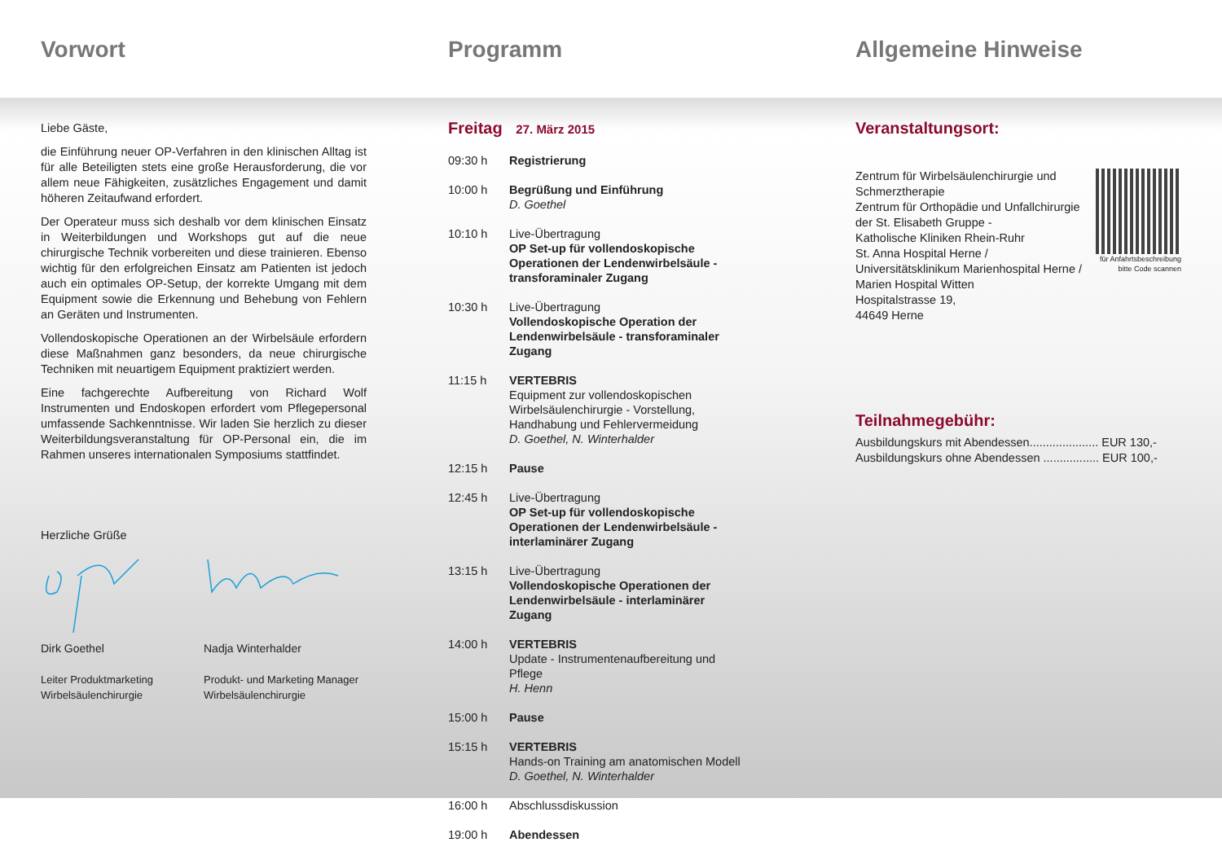Vorwort Programm Allgemeine Hinweise
Liebe Gäste,
die Einführung neuer OP-Verfahren in den klinischen Alltag ist für alle Beteiligten stets eine große Herausforderung, die vor allem neue Fähigkeiten, zusätzliches Engagement und damit höheren Zeitaufwand erfordert.
Der Operateur muss sich deshalb vor dem klinischen Einsatz in Weiterbildungen und Workshops gut auf die neue chirurgische Technik vorbereiten und diese trainieren. Ebenso wichtig für den erfolgreichen Einsatz am Patienten ist jedoch auch ein optimales OP-Setup, der korrekte Umgang mit dem Equipment sowie die Erkennung und Behebung von Fehlern an Geräten und Instrumenten.
Vollendoskopische Operationen an der Wirbelsäule erfordern diese Maßnahmen ganz besonders, da neue chirurgische Techniken mit neuartigem Equipment praktiziert werden.
Eine fachgerechte Aufbereitung von Richard Wolf Instrumenten und Endoskopen erfordert vom Pflegepersonal umfassende Sachkenntnisse. Wir laden Sie herzlich zu dieser Weiterbildungsveranstaltung für OP-Personal ein, die im Rahmen unseres internationalen Symposiums stattfindet.
Herzliche Grüße
Dirk Goethel
Leiter Produktmarketing
Wirbelsäulenchirurgie
Nadja Winterhalder
Produkt- und Marketing Manager
Wirbelsäulenchirurgie
Freitag 27. März 2015
| 09:30 h | Registrierung |
| 10:00 h | Begrüßung und Einführung D. Goethel |
| 10:10 h | Live-Übertragung OP Set-up für vollendoskopische Operationen der Lendenwirbelsäule - transforaminaler Zugang |
| 10:30 h | Live-Übertragung Vollendoskopische Operation der Lendenwirbelsäule - transforaminaler Zugang |
| 11:15 h | VERTEBRIS Equipment zur vollendoskopischen Wirbelsäulenchirurgie - Vorstellung, Handhabung und Fehlervermeidung D. Goethel, N. Winterhalder |
| 12:15 h | Pause |
| 12:45 h | Live-Übertragung OP Set-up für vollendoskopische Operationen der Lendenwirbelsäule - interlaminärer Zugang |
| 13:15 h | Live-Übertragung Vollendoskopische Operationen der Lendenwirbelsäule - interlaminärer Zugang |
| 14:00 h | VERTEBRIS Update - Instrumentenaufbereitung und Pflege H. Henn |
| 15:00 h | Pause |
| 15:15 h | VERTEBRIS Hands-on Training am anatomischen Modell D. Goethel, N. Winterhalder |
| 16:00 h | Abschlussdiskussion |
| 19:00 h | Abendessen |
Veranstaltungsort:
Zentrum für Wirbelsäulenchirurgie und Schmerztherapie
Zentrum für Orthopädie und Unfallchirurgie der St. Elisabeth Gruppe -
Katholische Kliniken Rhein-Ruhr
St. Anna Hospital Herne / Universitätsklinikum Marienhospital Herne /
Marien Hospital Witten
Hospitalstrasse 19,
44649 Herne
für Anfahrtsbeschreibung
bitte Code scannen
Teilnahmegebühr:
Ausbildungskurs mit Abendessen..................... EUR 130,-
Ausbildungskurs ohne Abendessen ................. EUR 100,-